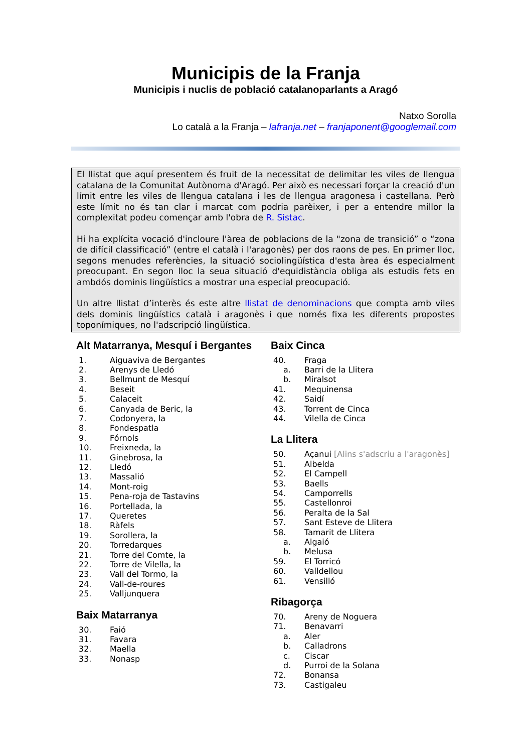Municipis de la Franja
Municipis i nuclis de població catalanoparlants a Aragó
Natxo Sorolla
Lo català a la Franja – lafranja.net – franjaponent@googlemail.com
El llistat que aquí presentem és fruit de la necessitat de delimitar les viles de llengua catalana de la Comunitat Autònoma d'Aragó. Per això es necessari forçar la creació d'un límit entre les viles de llengua catalana i les de llengua aragonesa i castellana. Però este límit no és tan clar i marcat com podria parèixer, i per a entendre millor la complexitat podeu començar amb l'obra de R. Sistac.
Hi ha explícita vocació d'incloure l'àrea de poblacions de la "zona de transició” o “zona de difícil classificació” (entre el català i l'aragonès) per dos raons de pes. En primer lloc, segons menudes referències, la situació sociolingüística d'esta àrea és especialment preocupant. En segon lloc la seua situació d'equidistància obliga als estudis fets en ambdós dominis lingüístics a mostrar una especial preocupació.
Un altre llistat d’interès és este altre llistat de denominacions que compta amb viles dels dominis lingüístics català i aragonès i que només fixa les diferents propostes toponímiques, no l'adscripció lingüística.
Alt Matarranya, Mesquí i Bergantes
1. Aiguaviva de Bergantes
2. Arenys de Lledó
3. Bellmunt de Mesquí
4. Beseit
5. Calaceit
6. Canyada de Beric, la
7. Codonyera, la
8. Fondespatla
9. Fórnols
10. Freixneda, la
11. Ginebrosa, la
12. Lledó
13. Massalió
14. Mont-roig
15. Pena-roja de Tastavins
16. Portellada, la
17. Queretes
18. Ràfels
19. Sorollera, la
20. Torredarques
21. Torre del Comte, la
22. Torre de Vilella, la
23. Vall del Tormo, la
24. Vall-de-roures
25. Valljunquera
Baix Matarranya
30. Faió
31. Favara
32. Maella
33. Nonasp
Baix Cinca
40. Fraga
a. Barri de la Llitera
b. Miralsot
41. Mequinensa
42. Saidí
43. Torrent de Cinca
44. Vilella de Cinca
La Llitera
50. Açanui [Alins s'adscriu a l'aragonès]
51. Albelda
52. El Campell
53. Baells
54. Camporrells
55. Castellonroi
56. Peralta de la Sal
57. Sant Esteve de Llitera
58. Tamarit de Llitera
a. Algaió
b. Melusa
59. El Torricó
60. Valldellou
61. Vensilló
Ribagorça
70. Areny de Noguera
71. Benavarri
a. Aler
b. Calladrons
c. Ciscar
d. Purroi de la Solana
72. Bonansa
73. Castigaleu